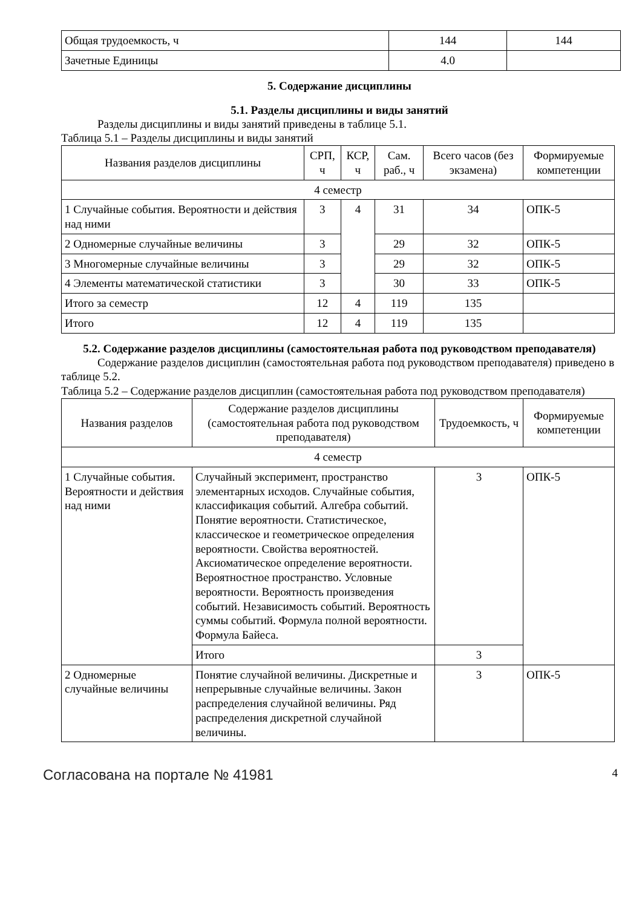| Общая трудоемкость, ч | 144 | 144 |
| Зачетные Единицы | 4.0 | |
5. Содержание дисциплины
5.1. Разделы дисциплины и виды занятий
Разделы дисциплины и виды занятий приведены в таблице 5.1.
Таблица 5.1 – Разделы дисциплины и виды занятий
| Названия разделов дисциплины | СРП, ч | КСР, ч | Сам. раб., ч | Всего часов (без экзамена) | Формируемые компетенции |
| --- | --- | --- | --- | --- | --- |
| 4 семестр | | | | | |
| 1 Случайные события. Вероятности и действия над ними | 3 | 4 | 31 | 34 | ОПК-5 |
| 2 Одномерные случайные величины | 3 | | 29 | 32 | ОПК-5 |
| 3 Многомерные случайные величины | 3 | | 29 | 32 | ОПК-5 |
| 4 Элементы математической статистики | 3 | | 30 | 33 | ОПК-5 |
| Итого за семестр | 12 | 4 | 119 | 135 | |
| Итого | 12 | 4 | 119 | 135 | |
5.2. Содержание разделов дисциплины (самостоятельная работа под руководством преподавателя)
Содержание разделов дисциплин (самостоятельная работа под руководством преподавателя) приведено в таблице 5.2.
Таблица 5.2 – Содержание разделов дисциплин (самостоятельная работа под руководством преподавателя)
| Названия разделов | Содержание разделов дисциплины (самостоятельная работа под руководством преподавателя) | Трудоемкость, ч | Формируемые компетенции |
| --- | --- | --- | --- |
| 4 семестр | | | |
| 1 Случайные события. Вероятности и действия над ними | Случайный эксперимент, пространство элементарных исходов. Случайные события, классификация событий. Алгебра событий. Понятие вероятности. Статистическое, классическое и геометрическое определения вероятности. Свойства вероятностей. Аксиоматическое определение вероятности. Вероятностное пространство. Условные вероятности. Вероятность произведения событий. Независимость событий. Вероятность суммы событий. Формула полной вероятности. Формула Байеса. | 3 | ОПК-5 |
| | Итого | 3 | |
| 2 Одномерные случайные величины | Понятие случайной величины. Дискретные и непрерывные случайные величины. Закон распределения случайной величины. Ряд распределения дискретной случайной величины. | 3 | ОПК-5 |
Согласована на портале № 41981 4